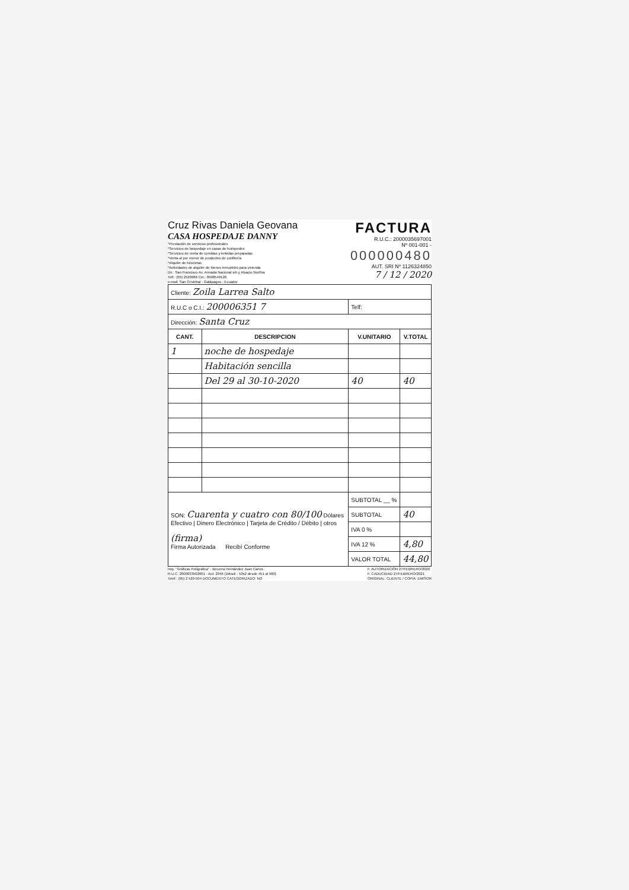Cruz Rivas Daniela Geovana
CASA HOSPEDAJE DANNY
*Prestación de servicios profesionales
*Servicios de hospedaje en casas de huéspedes
*Servicios de venta de comidas y bebidas preparadas
*Venta al por menor de productos de confitería
*Alquiler de bicicletas
*Actividades de alquiler de bienes inmuebles para vivienda
Dir.: San Francisco Av. Armada Nacional s/n y Alsacio Northia
Telf.: (05) 2520986 Cel.: 0998549126
e-mail: San Cristóbal - Galápagos - Ecuador
FACTURA
R.U.C.: 2000035697001
Nº 001-001 -
000000480
AUT. SRI Nº 1126324850
7 / 12 / 2020
| Cliente: Zoila Larrea Salto | | | |
| R.U.C o C.I.: 200006351 7 | | Telf: | |
| Dirección: Santa Cruz | | | |
| CANT. | DESCRIPCION | V.UNITARIO | V.TOTAL |
| 1 | noche de hospedaje | | |
| | Habitación sencilla | | |
| | Del 29 al 30-10-2020 | 40 | 40 |
| SON: Cuarenta y cuatro con 80/100 Dólares Efectivo / Dinero Electrónico / Tarjeta de Crédito / Débito / otros (firma) Firma Autorizada Recibí Conforme | | SUBTOTAL __ % | |
| | | SUBTOTAL | 40 |
| | | IVA 0 % | |
| | | IVA 12 % | 4,80 |
| | | VALOR TOTAL | 44,80 |
Imp. "Gráficas Polígrafica" - Becerra Hernández Juan Carlos
R.U.C. 2000033502001 - Aut. 2946 (1block - 50x2 desde 451 al 580)
Telef.: (05) 2 520-504 DOCUMENTO CATEGORIZADO: NO
F. AUTORIZACIÓN 27/FEBRERO/2020
F. CADUCIDAD 27/FEBRERO/2021
ORIGINAL: CLIENTE / COPIA: EMISOR